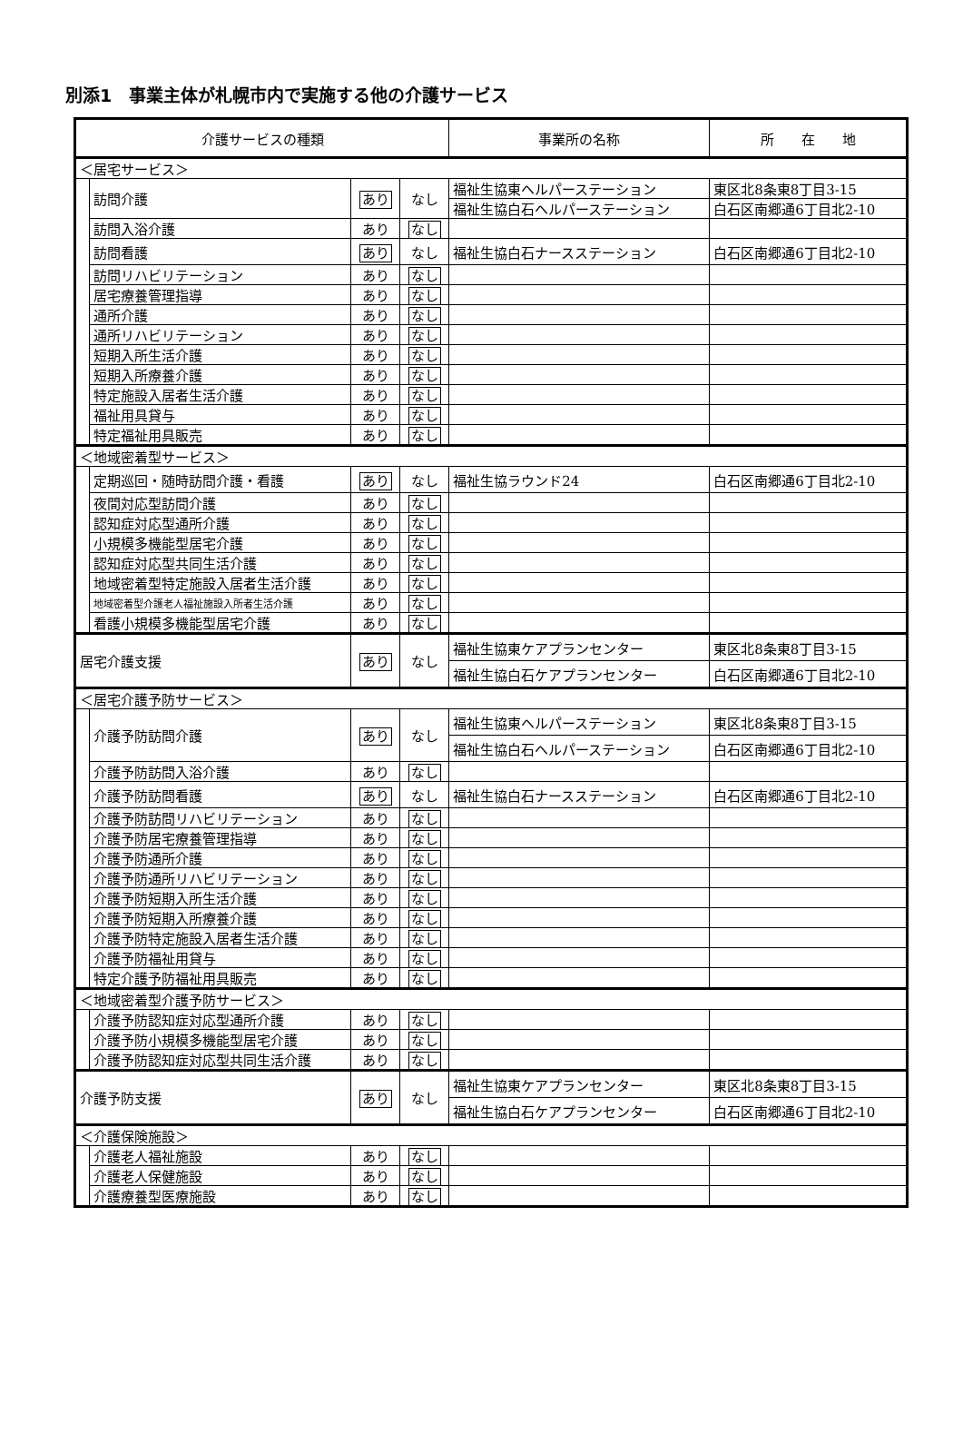別添1　事業主体が札幌市内で実施する他の介護サービス
| 介護サービスの種類 | | | | 事業所の名称 | 所 在 地 |
| --- | --- | --- | --- | --- | --- |
| ＜居宅サービス＞ | | | | | |
| | 訪問介護 | あり | なし | 福祉生協東ヘルパーステーション | 東区北8条東8丁目3-15 |
| | | | | 福祉生協白石ヘルパーステーション | 白石区南郷通6丁目北2-10 |
| | 訪問入浴介護 | あり | なし | | |
| | 訪問看護 | あり | なし | 福祉生協白石ナースステーション | 白石区南郷通6丁目北2-10 |
| | 訪問リハビリテーション | あり | なし | | |
| | 居宅療養管理指導 | あり | なし | | |
| | 通所介護 | あり | なし | | |
| | 通所リハビリテーション | あり | なし | | |
| | 短期入所生活介護 | あり | なし | | |
| | 短期入所療養介護 | あり | なし | | |
| | 特定施設入居者生活介護 | あり | なし | | |
| | 福祉用具貸与 | あり | なし | | |
| | 特定福祉用具販売 | あり | なし | | |
| ＜地域密着型サービス＞ | | | | | |
| | 定期巡回・随時訪問介護・看護 | あり | なし | 福祉生協ラウンド24 | 白石区南郷通6丁目北2-10 |
| | 夜間対応型訪問介護 | あり | なし | | |
| | 認知症対応型通所介護 | あり | なし | | |
| | 小規模多機能型居宅介護 | あり | なし | | |
| | 認知症対応型共同生活介護 | あり | なし | | |
| | 地域密着型特定施設入居者生活介護 | あり | なし | | |
| | 地域密着型介護老人福祉施設入所者生活介護 | あり | なし | | |
| | 看護小規模多機能型居宅介護 | あり | なし | | |
| 居宅介護支援 | | あり | なし | 福祉生協東ケアプランセンター | 東区北8条東8丁目3-15 |
| | | | | 福祉生協白石ケアプランセンター | 白石区南郷通6丁目北2-10 |
| ＜居宅介護予防サービス＞ | | | | | |
| | 介護予防訪問介護 | あり | なし | 福祉生協東ヘルパーステーション | 東区北8条東8丁目3-15 |
| | | | | 福祉生協白石ヘルパーステーション | 白石区南郷通6丁目北2-10 |
| | 介護予防訪問入浴介護 | あり | なし | | |
| | 介護予防訪問看護 | あり | なし | 福祉生協白石ナースステーション | 白石区南郷通6丁目北2-10 |
| | 介護予防訪問リハビリテーション | あり | なし | | |
| | 介護予防居宅療養管理指導 | あり | なし | | |
| | 介護予防通所介護 | あり | なし | | |
| | 介護予防通所リハビリテーション | あり | なし | | |
| | 介護予防短期入所生活介護 | あり | なし | | |
| | 介護予防短期入所療養介護 | あり | なし | | |
| | 介護予防特定施設入居者生活介護 | あり | なし | | |
| | 介護予防福祉用貸与 | あり | なし | | |
| | 特定介護予防福祉用具販売 | あり | なし | | |
| ＜地域密着型介護予防サービス＞ | | | | | |
| | 介護予防認知症対応型通所介護 | あり | なし | | |
| | 介護予防小規模多機能型居宅介護 | あり | なし | | |
| | 介護予防認知症対応型共同生活介護 | あり | なし | | |
| 介護予防支援 | | あり | なし | 福祉生協東ケアプランセンター | 東区北8条東8丁目3-15 |
| | | | | 福祉生協白石ケアプランセンター | 白石区南郷通6丁目北2-10 |
| ＜介護保険施設＞ | | | | | |
| | 介護老人福祉施設 | あり | なし | | |
| | 介護老人保健施設 | あり | なし | | |
| | 介護療養型医療施設 | あり | なし | | |